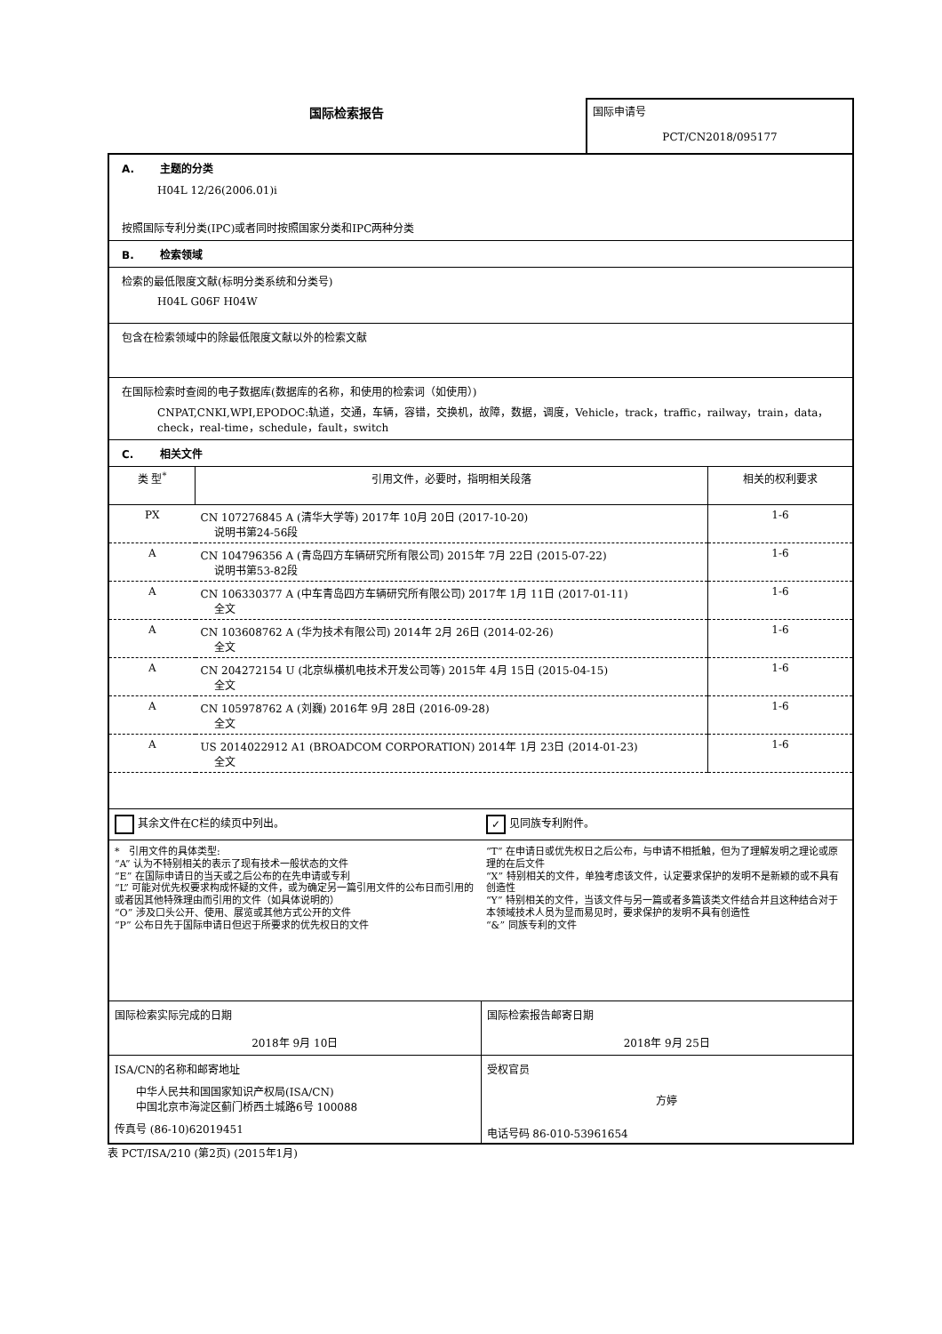国际检索报告
国际申请号
PCT/CN2018/095177
A. 主题的分类
H04L 12/26(2006.01)i
按照国际专利分类(IPC)或者同时按照国家分类和IPC两种分类
B. 检索领域
检索的最低限度文献(标明分类系统和分类号)
H04L G06F H04W
包含在检索领域中的除最低限度文献以外的检索文献
在国际检索时查阅的电子数据库(数据库的名称，和使用的检索词（如使用）)
CNPAT,CNKI,WPI,EPODOC:轨道，交通，车辆，容错，交换机，故障，数据，调度，Vehicle，track，traffic，railway，train，data，check，real-time，schedule，fault，switch
C. 相关文件
| 类 型<sup>*</sup> | 引用文件，必要时，指明相关段落 | 相关的权利要求 |
| --- | --- | --- |
| PX | CN 107276845 A (清华大学等) 2017年 10月 20日 (2017-10-20) 说明书第24-56段 | 1-6 |
| A | CN 104796356 A (青岛四方车辆研究所有限公司) 2015年 7月 22日 (2015-07-22) 说明书第53-82段 | 1-6 |
| A | CN 106330377 A (中车青岛四方车辆研究所有限公司) 2017年 1月 11日 (2017-01-11) 全文 | 1-6 |
| A | CN 103608762 A (华为技术有限公司) 2014年 2月 26日 (2014-02-26) 全文 | 1-6 |
| A | CN 204272154 U (北京纵横机电技术开发公司等) 2015年 4月 15日 (2015-04-15) 全文 | 1-6 |
| A | CN 105978762 A (刘巍) 2016年 9月 28日 (2016-09-28) 全文 | 1-6 |
| A | US 2014022912 A1 (BROADCOM CORPORATION) 2014年 1月 23日 (2014-01-23) 全文 | 1-6 |
其余文件在C栏的续页中列出。
✓ 见同族专利附件。
* 引用文件的具体类型:
“A” 认为不特别相关的表示了现有技术一般状态的文件
“E” 在国际申请日的当天或之后公布的在先申请或专利
“L” 可能对优先权要求构成怀疑的文件，或为确定另一篇引用文件的公布日而引用的或者因其他特殊理由而引用的文件（如具体说明的）
“O” 涉及口头公开、使用、展览或其他方式公开的文件
“P” 公布日先于国际申请日但迟于所要求的优先权日的文件
“T” 在申请日或优先权日之后公布，与申请不相抵触，但为了理解发明之理论或原理的在后文件
“X” 特别相关的文件，单独考虑该文件，认定要求保护的发明不是新颖的或不具有创造性
“Y” 特别相关的文件，当该文件与另一篇或者多篇该类文件结合并且这种结合对于本领域技术人员为显而易见时，要求保护的发明不具有创造性
“&” 同族专利的文件
国际检索实际完成的日期
2018年 9月 10日
国际检索报告邮寄日期
2018年 9月 25日
ISA/CN的名称和邮寄地址
中华人民共和国国家知识产权局(ISA/CN)
中国北京市海淀区蓟门桥西土城路6号 100088
传真号 (86-10)62019451
受权官员
方婷
电话号码 86-010-53961654
表 PCT/ISA/210 (第2页) (2015年1月)